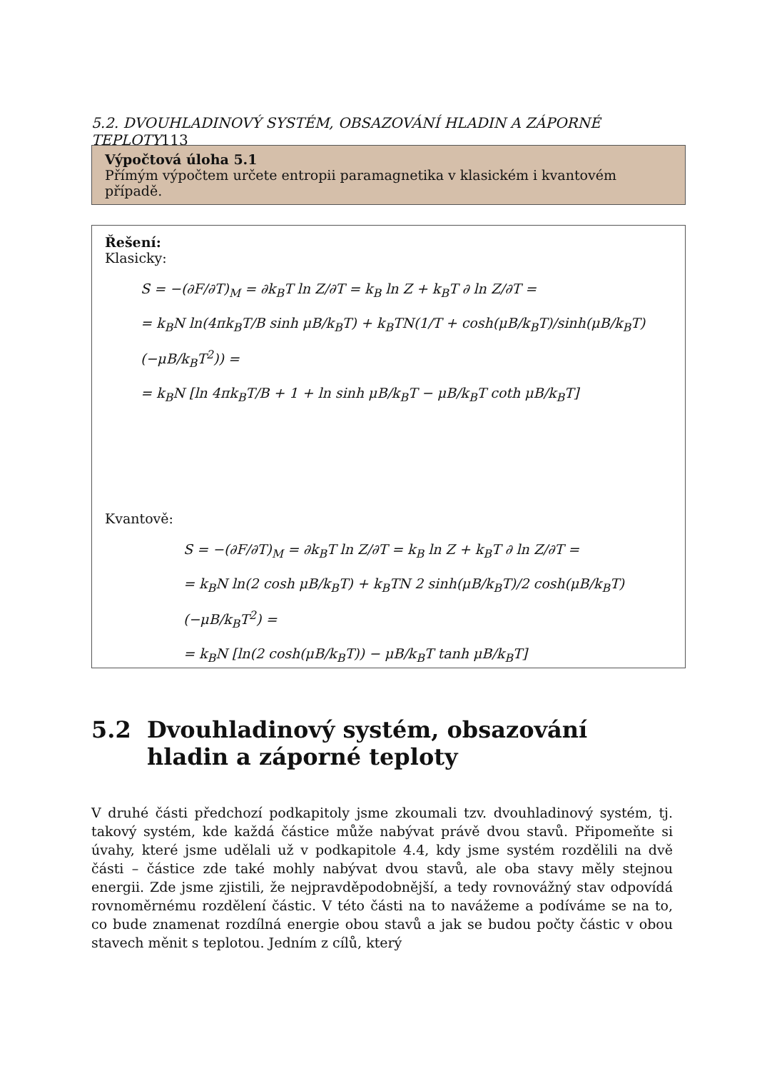5.2. DVOUHLADINOVÝ SYSTÉM, OBSAZOVÁNÍ HLADIN A ZÁPORNÉ TEPLOTY113
Výpočtová úloha 5.1
Přímým výpočtem určete entropii paramagnetika v klasickém i kvantovém případě.
Řešení:
Klasicky:
S = −(∂F/∂T)<sub>M</sub> = ∂k<sub>B</sub>T ln Z/∂T = k<sub>B</sub> ln Z + k<sub>B</sub>T ∂ ln Z/∂T =
= k<sub>B</sub>N ln(4πk<sub>B</sub>T/B sinh μB/k<sub>B</sub>T) + k<sub>B</sub>TN(1/T + cosh(μB/k<sub>B</sub>T)/sinh(μB/k<sub>B</sub>T) (−μB/k<sub>B</sub>T<sup>2</sup>)) =
= k<sub>B</sub>N [ln 4πk<sub>B</sub>T/B + 1 + ln sinh μB/k<sub>B</sub>T − μB/k<sub>B</sub>T coth μB/k<sub>B</sub>T]
Kvantově:
S = −(∂F/∂T)<sub>M</sub> = ∂k<sub>B</sub>T ln Z/∂T = k<sub>B</sub> ln Z + k<sub>B</sub>T ∂ ln Z/∂T =
= k<sub>B</sub>N ln(2 cosh μB/k<sub>B</sub>T) + k<sub>B</sub>TN 2 sinh(μB/k<sub>B</sub>T)/2 cosh(μB/k<sub>B</sub>T) (−μB/k<sub>B</sub>T<sup>2</sup>) =
= k<sub>B</sub>N [ln(2 cosh(μB/k<sub>B</sub>T)) − μB/k<sub>B</sub>T tanh μB/k<sub>B</sub>T]
5.2 Dvouhladinový systém, obsazování hladin a záporné teploty
V druhé části předchozí podkapitoly jsme zkoumali tzv. dvouhladinový systém, tj. takový systém, kde každá částice může nabývat právě dvou stavů. Připomeňte si úvahy, které jsme udělali už v podkapitole 4.4, kdy jsme systém rozdělili na dvě části – částice zde také mohly nabývat dvou stavů, ale oba stavy měly stejnou energii. Zde jsme zjistili, že nejpravděpodobnější, a tedy rovnovážný stav odpovídá rovnoměrnému rozdělení částic. V této části na to navážeme a podíváme se na to, co bude znamenat rozdílná energie obou stavů a jak se budou počty částic v obou stavech měnit s teplotou. Jedním z cílů, který